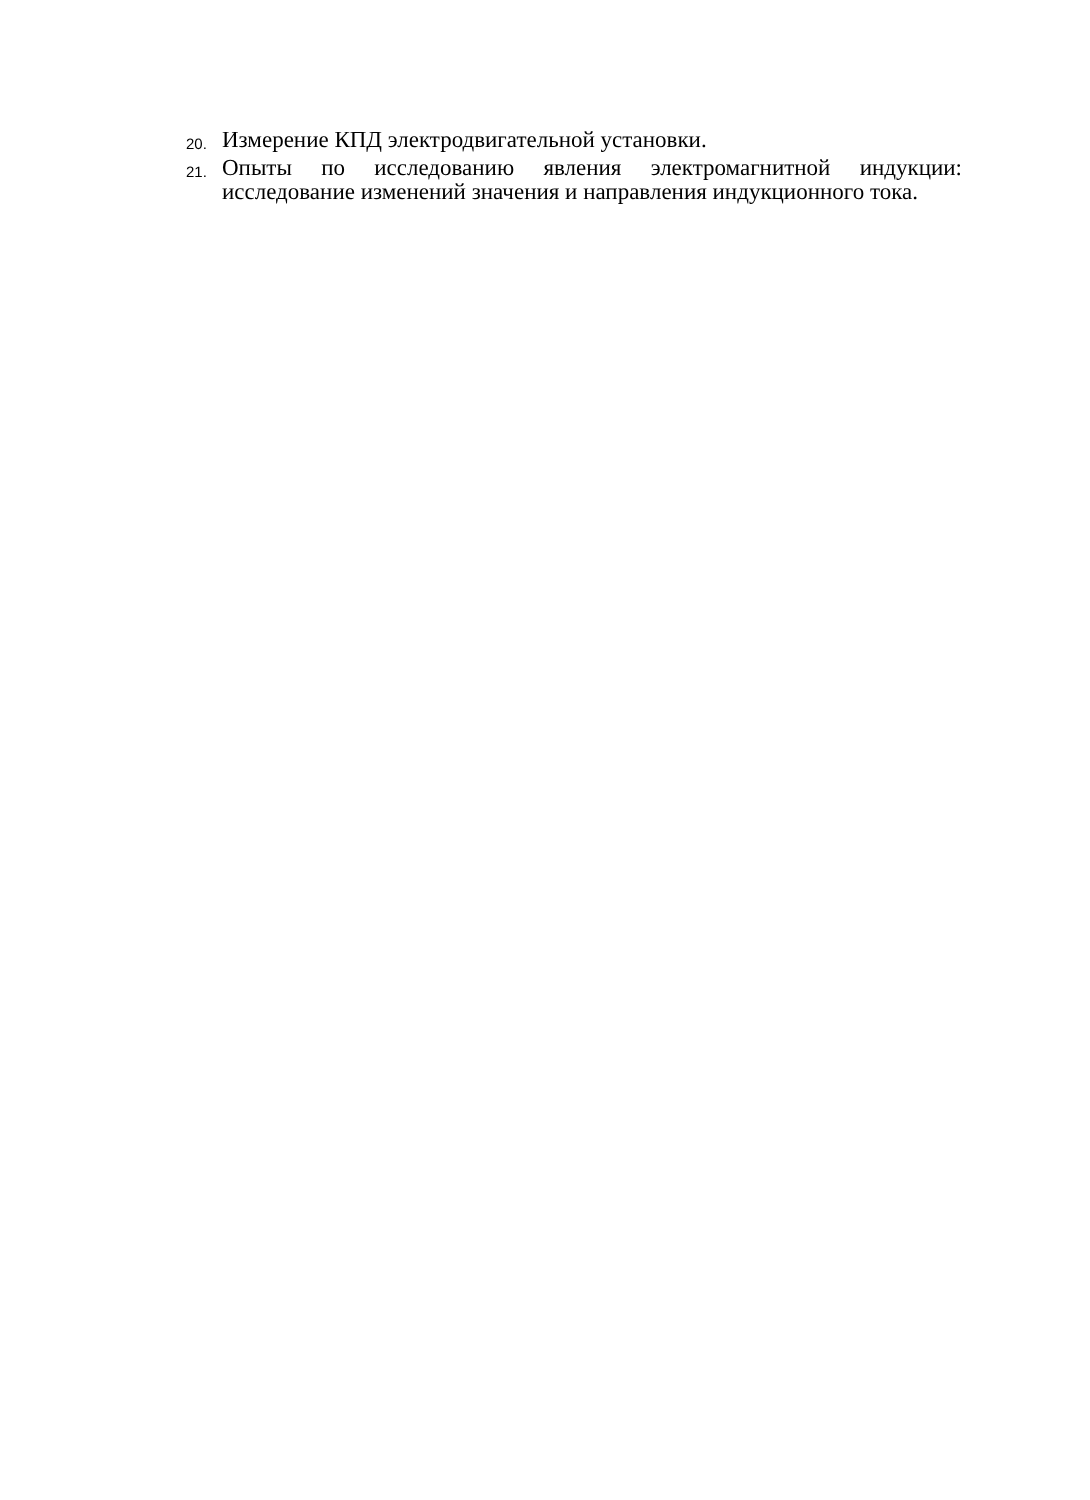20. Измерение КПД электродвигательной установки.
21. Опыты по исследованию явления электромагнитной индукции: исследование изменений значения и направления индукционного тока.